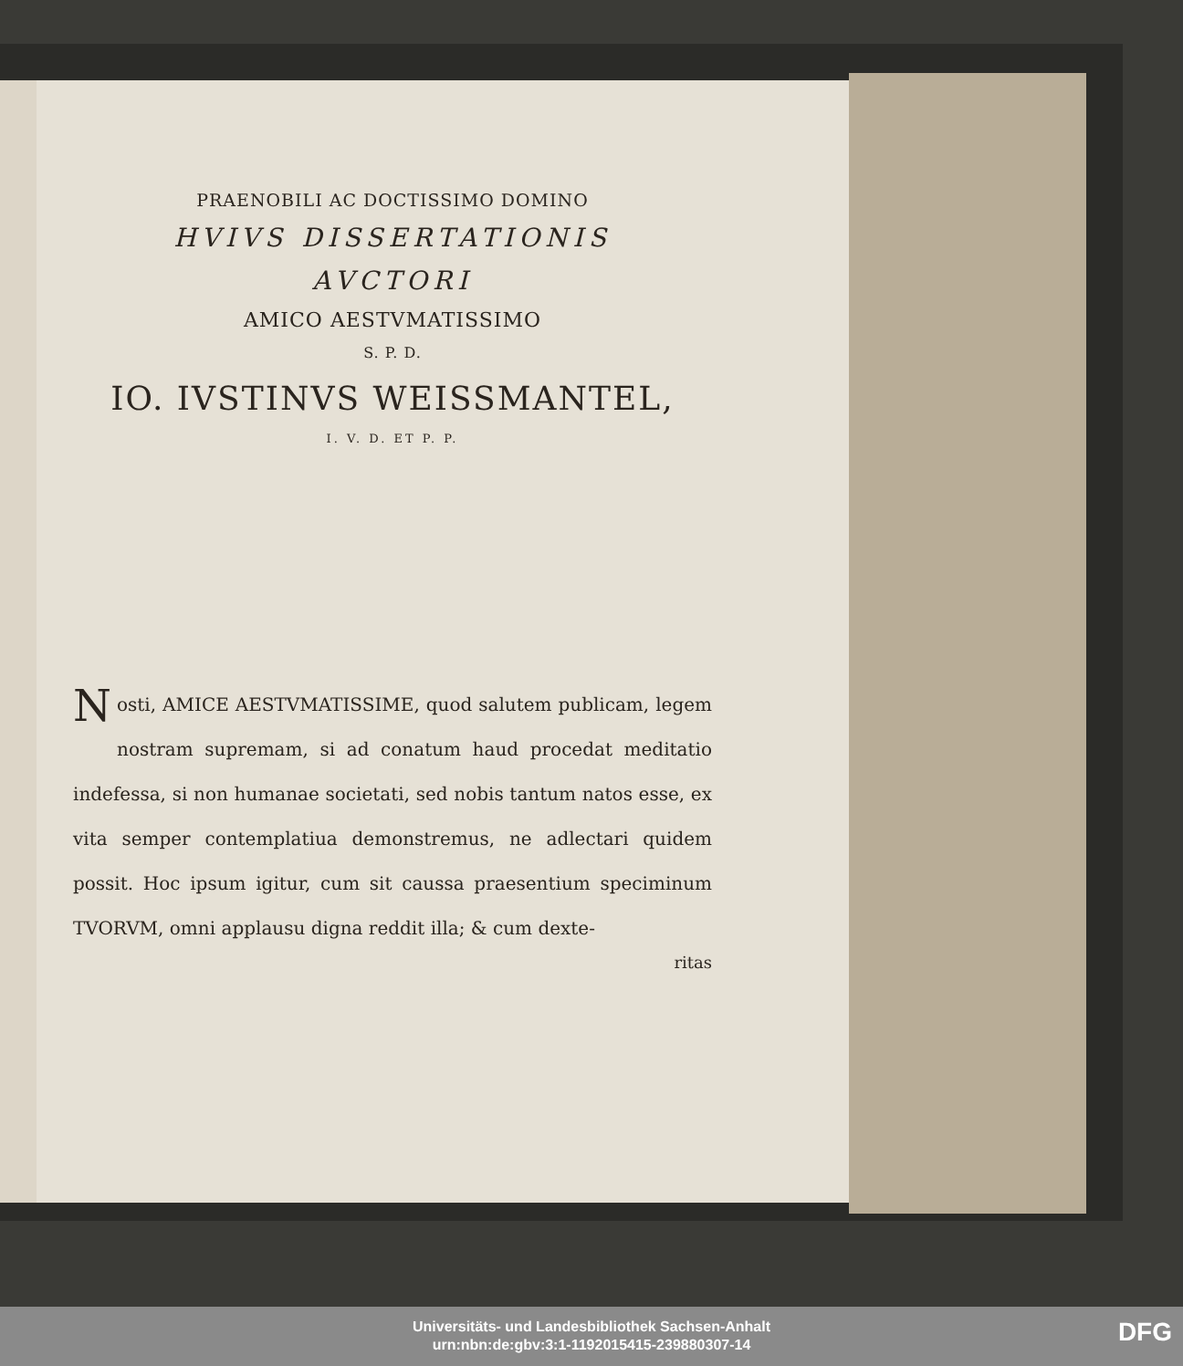PRAENOBILI AC DOCTISSIMO DOMINO
HVIVS DISSERTATIONIS
AVCTORI
AMICO AESTVMATISSIMO
S. P. D.
IO. IVSTINVS WEISSMANTEL,
I. V. D. ET P. P.
Nosti, AMICE AESTVMATISSIME, quod salutem publicam, legem nostram supremam, si ad conatum haud procedat meditatio indefessa, si non humanae societati, sed nobis tantum natos esse, ex vita semper contemplatiua demonstremus, ne adlectari quidem possit. Hoc ipsum igitur, cum sit caussa praesentium speciminum TVORVM, omni applausu digna reddit illa; & cum dexte-
ritas
Universitäts- und Landesbibliothek Sachsen-Anhalt
urn:nbn:de:gbv:3:1-1192015415-239880307-14
DFG